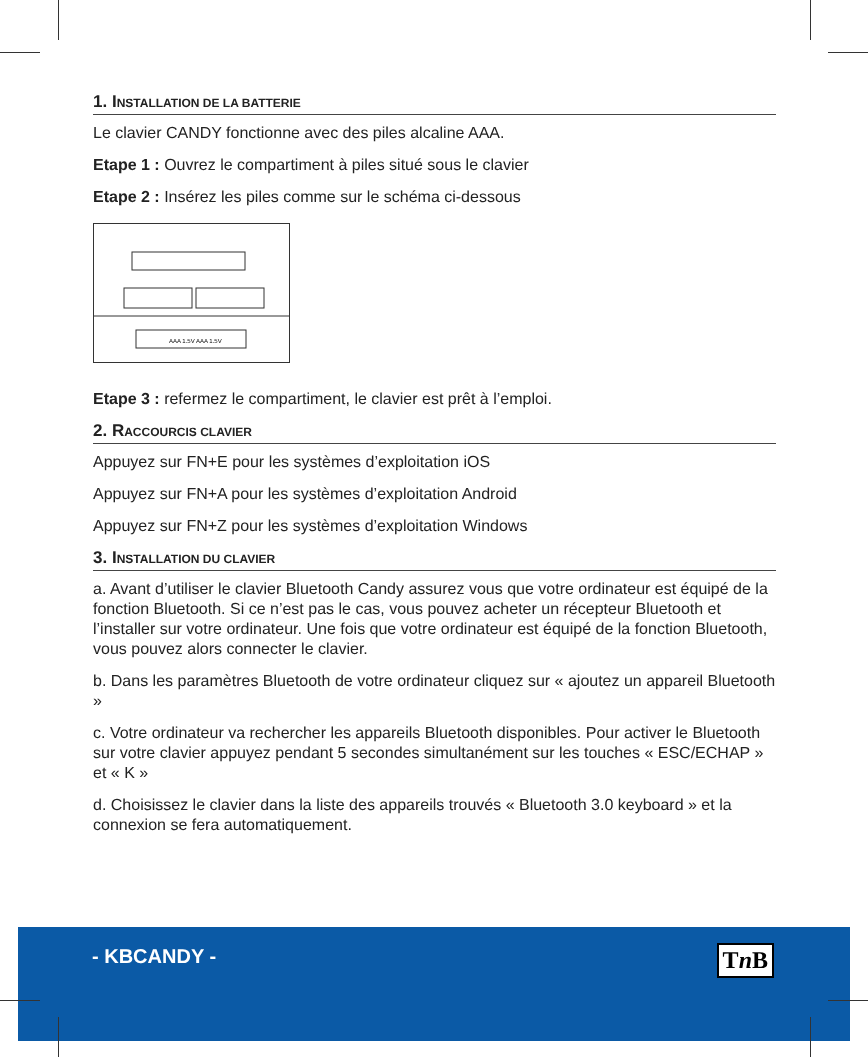1. INSTALLATION DE LA BATTERIE
Le clavier CANDY fonctionne avec des piles alcaline AAA.
Etape 1 : Ouvrez le compartiment à piles situé sous le clavier
Etape 2 : Insérez les piles comme sur le schéma ci-dessous
AAA 1.5V AAA 1.5V
Etape 3 : refermez le compartiment, le clavier est prêt à l’emploi.
2. RACCOURCIS CLAVIER
Appuyez sur FN+E pour les systèmes d’exploitation iOS
Appuyez sur FN+A pour les systèmes d’exploitation Android
Appuyez sur FN+Z pour les systèmes d’exploitation Windows
3. INSTALLATION DU CLAVIER
a. Avant d’utiliser le clavier Bluetooth Candy assurez vous que votre ordinateur est équipé de la fonction Bluetooth. Si ce n’est pas le cas, vous pouvez acheter un récepteur Bluetooth et l’installer sur votre ordinateur. Une fois que votre ordinateur est équipé de la fonction Bluetooth, vous pouvez alors connecter le clavier.
b. Dans les paramètres Bluetooth de votre ordinateur cliquez sur « ajoutez un appareil Bluetooth »
c. Votre ordinateur va rechercher les appareils Bluetooth disponibles. Pour activer le Bluetooth sur votre clavier appuyez pendant 5 secondes simultanément sur les touches « ESC/ECHAP » et « K »
d. Choisissez le clavier dans la liste des appareils trouvés « Bluetooth 3.0 keyboard » et la connexion se fera automatiquement.
- KBCANDY - Tn B